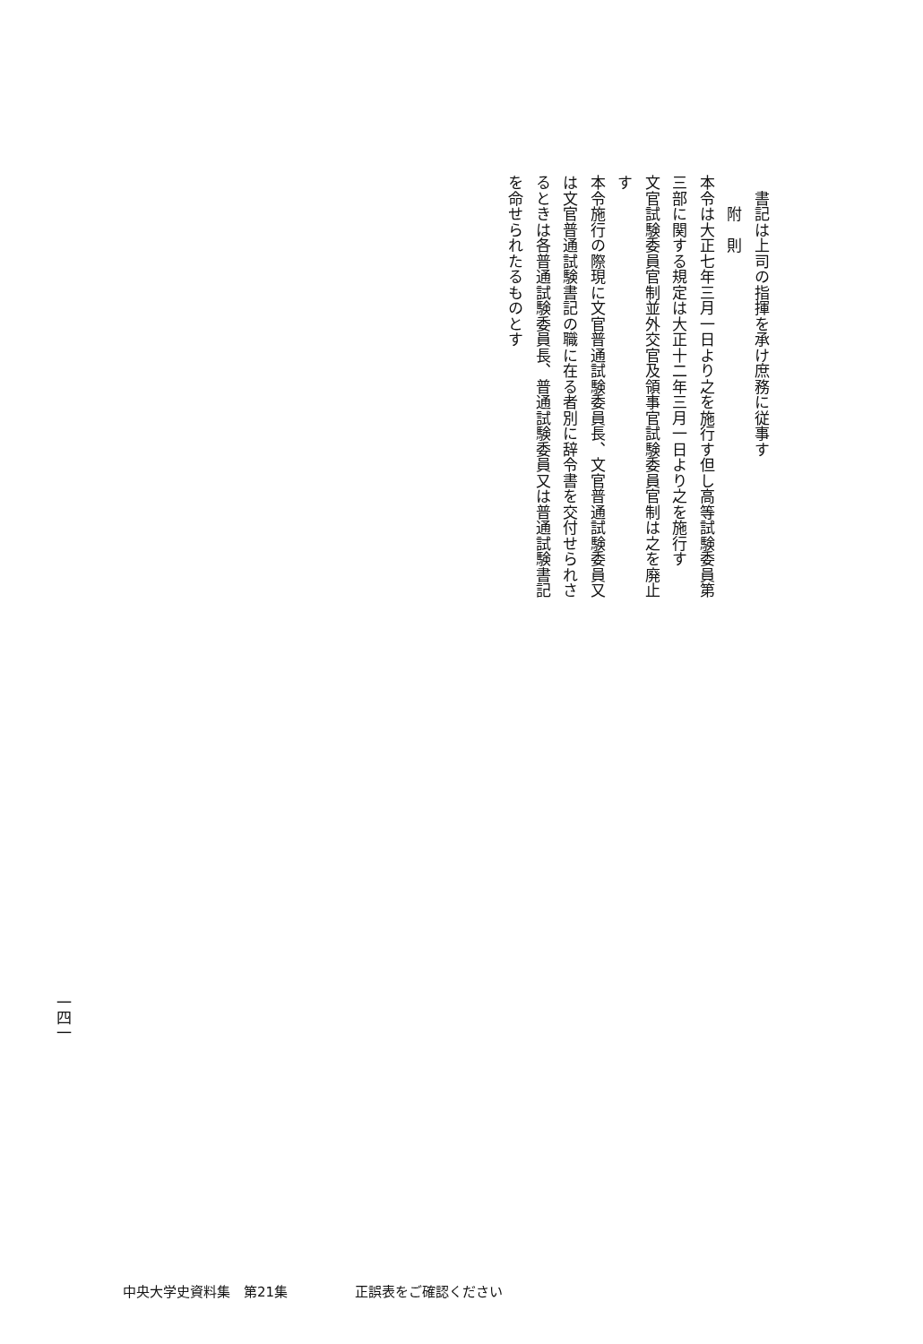書記は上司の指揮を承け庶務に従事す
　　附　則
本令は大正七年三月一日より之を施行す但し高等試験委員第
三部に関する規定は大正十二年三月一日より之を施行す
文官試験委員官制並外交官及領事官試験委員官制は之を廃止
す
本令施行の際現に文官普通試験委員長、文官普通試験委員又
は文官普通試験書記の職に在る者別に辞令書を交付せられさ
るときは各普通試験委員長、普通試験委員又は普通試験書記
を命せられたるものとす
一四一
中央大学史資料集　第21集 正誤表をご確認ください